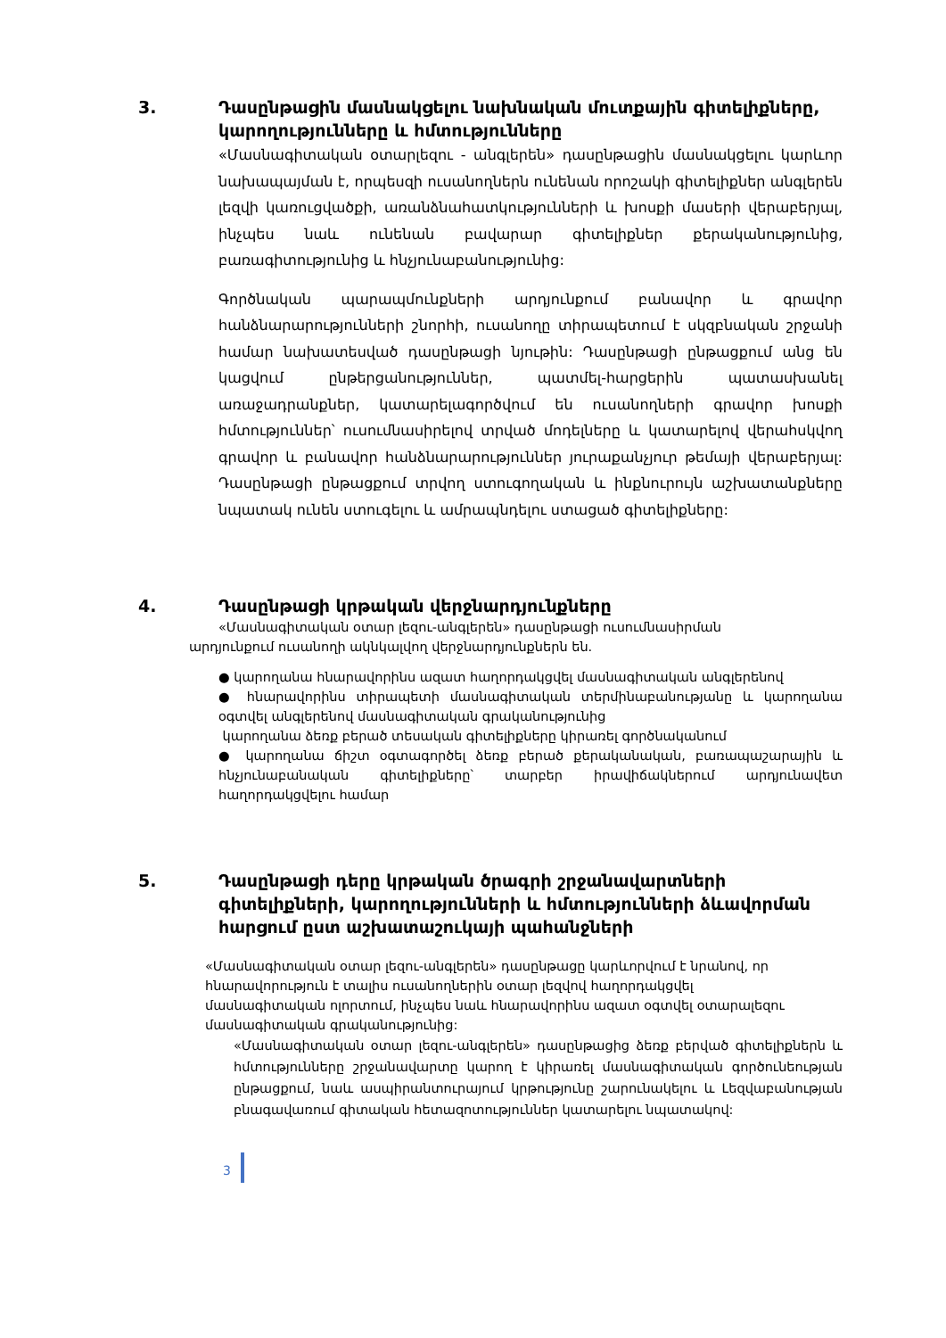3. Դասընթացին մասնակցելու նախնական մուտքային գիտելիքները, կարողությունները և հմտությունները
«Մասնագիտական օտարլեզու - անգլերեն» դասընթացին մասնակցելու կարևոր նախապայման է, որպեսզի ուսանողներն ունենան որոշակի գիտելիքներ անգլերեն լեզվի կառուցվածքի, առանձնահատկությունների և խոսքի մասերի վերաբերյալ, ինչպես նաև ունենան բավարար գիտելիքներ քերականությունից, բառագիտությունից և հնչյունաբանությունից:
Գործնական պարապմունքների արդյունքում բանավոր և գրավոր հանձնարարությունների շնորհի, ուսանողը տիրապետում է սկզբնական շրջանի համար նախատեսված դասընթացի նյութին: Դասընթացի ընթացքում անց են կացվում ընթերցանություններ, պատմել-հարցերին պատասխանել առաջադրանքներ, կատարելագործվում են ուսանողների գրավոր խոսքի հմտություններ՝ ուսումնասիրելով տրված մոդելները և կատարելով վերահսկվող գրավոր և բանավոր հանձնարարություններ յուրաքանչյուր թեմայի վերաբերյալ: Դասընթացի ընթացքում տրվող ստուգողական և ինքնուրույն աշխատանքները նպատակ ունեն ստուգելու և ամրապնդելու ստացած գիտելիքները:
4. Դասընթացի կրթական վերջնարդյունքները
«Մասնագիտական օտար լեզու-անգլերեն» դասընթացի ուսումնասիրման
արդյունքում ուսանողի ակնկալվող վերջնարդյունքներն են.
● կարողանա հնարավորինս ազատ հաղորդակցվել մասնագիտական անգլերենով
● հնարավորինս տիրապետի մասնագիտական տերմինաբանությանը և կարողանա օգտվել անգլերենով մասնագիտական գրականությունից
կարողանա ձեռք բերած տեսական գիտելիքները կիրառել գործնականում
● կարողանա ճիշտ օգտագործել ձեռք բերած քերականական, բառապաշարային և հնչյունաբանական գիտելիքները՝ տարբեր իրավիճակներում արդյունավետ հաղորդակցվելու համար
5. Դասընթացի դերը կրթական ծրագրի շրջանավարտների գիտելիքների, կարողությունների և հմտությունների ձևավորման հարցում ըստ աշխատաշուկայի պահանջների
«Մասնագիտական օտար լեզու-անգլերեն» դասընթացը կարևորվում է նրանով, որ հնարավորություն է տալիս ուսանողներին օտար լեզվով հաղորդակցվել մասնագիտական ոլորտում, ինչպես նաև հնարավորինս ազատ օգտվել օտարալեզու մասնագիտական գրականությունից:
«Մասնագիտական օտար լեզու-անգլերեն» դասընթացից ձեռք բերված գիտելիքներն և հմտությունները շրջանավարտը կարող է կիրառել մասնագիտական գործունեության ընթացքում, նաև ասպիրանտուրայում կրթությունը շարունակելու և Լեզվաբանության բնագավառում գիտական հետազոտություններ կատարելու նպատակով:
3